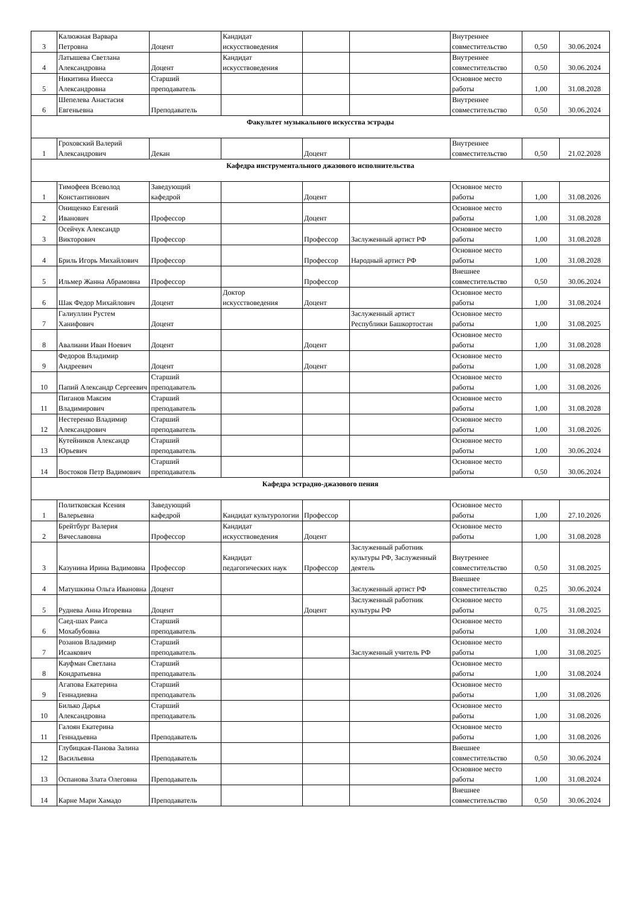| 3 | Калюжная Варвара Петровна | Доцент | Кандидат искусствоведения | | | Внутреннее совместительство | 0,50 | 30.06.2024 |
| 4 | Латышева Светлана Александровна | Доцент | Кандидат искусствоведения | | | Внутреннее совместительство | 0,50 | 30.06.2024 |
| 5 | Никитина Инесса Александровна | Старший преподаватель | | | | Основное место работы | 1,00 | 31.08.2028 |
| 6 | Шепелева Анастасия Евгеньевна | Преподаватель | | | | Внутреннее совместительство | 0,50 | 30.06.2024 |
| Факультет музыкального искусства эстрады | | | | | | | | |
| 1 | Гроховский Валерий Александрович | Декан | | Доцент | | Внутреннее совместительство | 0,50 | 21.02.2028 |
| Кафедра инструментального джазового исполнительства | | | | | | | | |
| 1 | Тимофеев Всеволод Константинович | Заведующий кафедрой | | Доцент | | Основное место работы | 1,00 | 31.08.2026 |
| 2 | Онищенко Евгений Иванович | Профессор | | Доцент | | Основное место работы | 1,00 | 31.08.2028 |
| 3 | Осейчук Александр Викторович | Профессор | | Профессор | Заслуженный артист РФ | Основное место работы | 1,00 | 31.08.2028 |
| 4 | Бриль Игорь Михайлович | Профессор | | Профессор | Народный артист РФ | Основное место работы | 1,00 | 31.08.2028 |
| 5 | Ильмер Жанна Абрамовна | Профессор | | Профессор | | Внешнее совместительство | 0,50 | 30.06.2024 |
| 6 | Шак Федор Михайлович | Доцент | Доктор искусствоведения | Доцент | | Основное место работы | 1,00 | 31.08.2024 |
| 7 | Галиуллин Рустем Ханифович | Доцент | | | Заслуженный артист Республики Башкортостан | Основное место работы | 1,00 | 31.08.2025 |
| 8 | Авалиани Иван Ноевич | Доцент | | Доцент | | Основное место работы | 1,00 | 31.08.2028 |
| 9 | Федоров Владимир Андреевич | Доцент | | Доцент | | Основное место работы | 1,00 | 31.08.2028 |
| 10 | Папий Александр Сергеевич | Старший преподаватель | | | | Основное место работы | 1,00 | 31.08.2026 |
| 11 | Пиганов Максим Владимирович | Старший преподаватель | | | | Основное место работы | 1,00 | 31.08.2028 |
| 12 | Нестеренко Владимир Александрович | Старший преподаватель | | | | Основное место работы | 1,00 | 31.08.2026 |
| 13 | Кутейников Александр Юрьевич | Старший преподаватель | | | | Основное место работы | 1,00 | 30.06.2024 |
| 14 | Востоков Петр Вадимович | Старший преподаватель | | | | Основное место работы | 0,50 | 30.06.2024 |
| Кафедра эстрадно-джазового пения | | | | | | | | |
| 1 | Политковская Ксения Валерьевна | Заведующий кафедрой | Кандидат культурологии | Профессор | | Основное место работы | 1,00 | 27.10.2026 |
| 2 | Брейтбург Валерия Вячеславовна | Профессор | Кандидат искусствоведения | Доцент | | Основное место работы | 1,00 | 31.08.2028 |
| 3 | Казунина Ирина Вадимовна | Профессор | Кандидат педагогических наук | Профессор | Заслуженный работник культуры РФ, Заслуженный деятель | Внутреннее совместительство | 0,50 | 31.08.2025 |
| 4 | Матушкина Ольга Ивановна | Доцент | | | Заслуженный артист РФ | Внешнее совместительство | 0,25 | 30.06.2024 |
| 5 | Руднева Анна Игоревна | Доцент | | Доцент | Заслуженный работник культуры РФ | Основное место работы | 0,75 | 31.08.2025 |
| 6 | Саед-шах Раиса Мохабубовна | Старший преподаватель | | | | Основное место работы | 1,00 | 31.08.2024 |
| 7 | Розанов Владимир Исаакович | Старший преподаватель | | | Заслуженный учитель РФ | Основное место работы | 1,00 | 31.08.2025 |
| 8 | Кауфман Светлана Кондратьевна | Старший преподаватель | | | | Основное место работы | 1,00 | 31.08.2024 |
| 9 | Агапова Екатерина Геннадиевна | Старший преподаватель | | | | Основное место работы | 1,00 | 31.08.2026 |
| 10 | Билько Дарья Александровна | Старший преподаватель | | | | Основное место работы | 1,00 | 31.08.2026 |
| 11 | Галоян Екатерина Геннадьевна | Преподаватель | | | | Основное место работы | 1,00 | 31.08.2026 |
| 12 | Глубицкая-Панова Залина Васильевна | Преподаватель | | | | Внешнее совместительство | 0,50 | 30.06.2024 |
| 13 | Оспанова Злата Олеговна | Преподаватель | | | | Основное место работы | 1,00 | 31.08.2024 |
| 14 | Карне Мари Хамадо | Преподаватель | | | | Внешнее совместительство | 0,50 | 30.06.2024 |